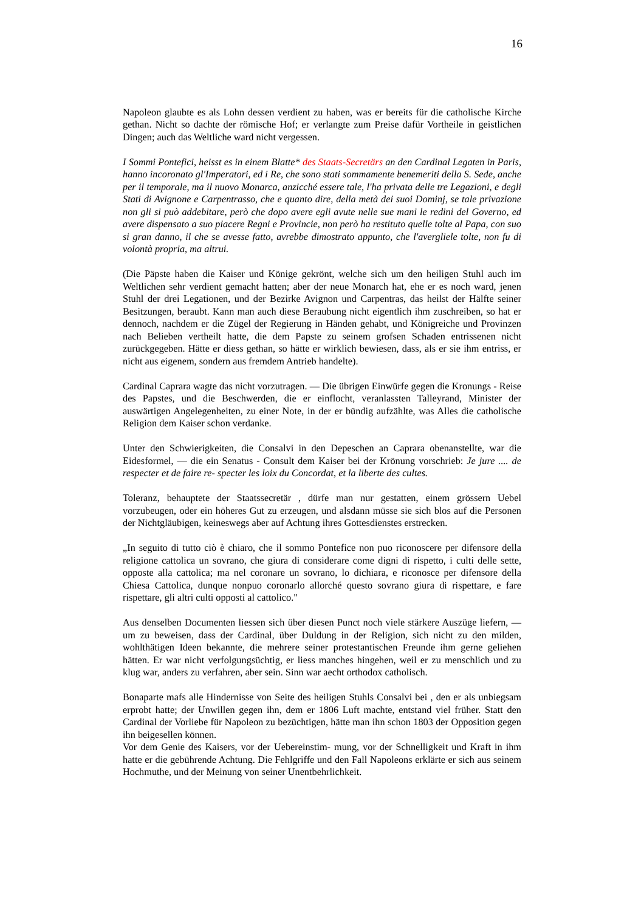16
Napoleon glaubte es als Lohn dessen verdient zu haben, was er bereits für die catholische Kirche gethan. Nicht so dachte der römische Hof; er verlangte zum Preise dafür Vortheile in geistlichen Dingen; auch das Weltliche ward nicht vergessen.
I Sommi Pontefici, heisst es in einem Blatte* des Staats-Secretärs an den Cardinal Legaten in Paris, hanno incoronato gl'Imperatori, ed i Re, che sono stati sommamente benemeriti della S. Sede, anche per il temporale, ma il nuovo Monarca, anzicché essere tale, l'ha privata delle tre Legazioni, e degli Stati di Avignone e Carpentrasso, che e quanto dire, della metà dei suoi Dominj, se tale privazione non gli si può addebitare, però che dopo avere egli avute nelle sue mani le redini del Governo, ed avere dispensato a suo piacere Regni e Provincie, non però ha restituto quelle tolte al Papa, con suo si gran danno, il che se avesse fatto, avrebbe dimostrato appunto, che l'avergliele tolte, non fu di volontà propria, ma altrui.
(Die Päpste haben die Kaiser und Könige gekrönt, welche sich um den heiligen Stuhl auch im Weltlichen sehr verdient gemacht hatten; aber der neue Monarch hat, ehe er es noch ward, jenen Stuhl der drei Legationen, und der Bezirke Avignon und Carpentras, das heilst der Hälfte seiner Besitzungen, beraubt. Kann man auch diese Beraubung nicht eigentlich ihm zuschreiben, so hat er dennoch, nachdem er die Zügel der Regierung in Händen gehabt, und Königreiche und Provinzen nach Belieben vertheilt hatte, die dem Papste zu seinem grofsen Schaden entrissenen nicht zurückgegeben. Hätte er diess gethan, so hätte er wirklich bewiesen, dass, als er sie ihm entriss, er nicht aus eigenem, sondern aus fremdem Antrieb handelte).
Cardinal Caprara wagte das nicht vorzutragen. — Die übrigen Einwürfe gegen die Kronungs - Reise des Papstes, und die Beschwerden, die er einflocht, veranlassten Talleyrand, Minister der auswärtigen Angelegenheiten, zu einer Note, in der er bündig aufzählte, was Alles die catholische Religion dem Kaiser schon verdanke.
Unter den Schwierigkeiten, die Consalvi in den Depeschen an Caprara obenanstellte, war die Eidesformel, — die ein Senatus - Consult dem Kaiser bei der Krönung vorschrieb: Je jure .... de respecter et de faire re- specter les loix du Concordat, et la liberte des cultes.
Toleranz, behauptete der Staatssecretär , dürfe man nur gestatten, einem grössern Uebel vorzubeugen, oder ein höheres Gut zu erzeugen, und alsdann müsse sie sich blos auf die Personen der Nichtgläubigen, keineswegs aber auf Achtung ihres Gottesdienstes erstrecken.
„In seguito di tutto ciò è chiaro, che il sommo Pontefice non puo riconoscere per difensore della religione cattolica un sovrano, che giura di considerare come digni di rispetto, i culti delle sette, opposte alla cattolica; ma nel coronare un sovrano, lo dichiara, e riconosce per difensore della Chiesa Cattolica, dunque nonpuo coronarlo allorché questo sovrano giura di rispettare, e fare rispettare, gli altri culti opposti al cattolico."
Aus denselben Documenten liessen sich über diesen Punct noch viele stärkere Auszüge liefern, — um zu beweisen, dass der Cardinal, über Duldung in der Religion, sich nicht zu den milden, wohlthätigen Ideen bekannte, die mehrere seiner protestantischen Freunde ihm gerne geliehen hätten. Er war nicht verfolgungsüchtig, er liess manches hingehen, weil er zu menschlich und zu klug war, anders zu verfahren, aber sein. Sinn war aecht orthodox catholisch.
Bonaparte mafs alle Hindernisse von Seite des heiligen Stuhls Consalvi bei , den er als unbiegsam erprobt hatte; der Unwillen gegen ihn, dem er 1806 Luft machte, entstand viel früher. Statt den Cardinal der Vorliebe für Napoleon zu bezüchtigen, hätte man ihn schon 1803 der Opposition gegen ihn beigesellen können.
Vor dem Genie des Kaisers, vor der Uebereinstim- mung, vor der Schnelligkeit und Kraft in ihm hatte er die gebührende Achtung. Die Fehlgriffe und den Fall Napoleons erklärte er sich aus seinem Hochmuthe, und der Meinung von seiner Unentbehrlichkeit.